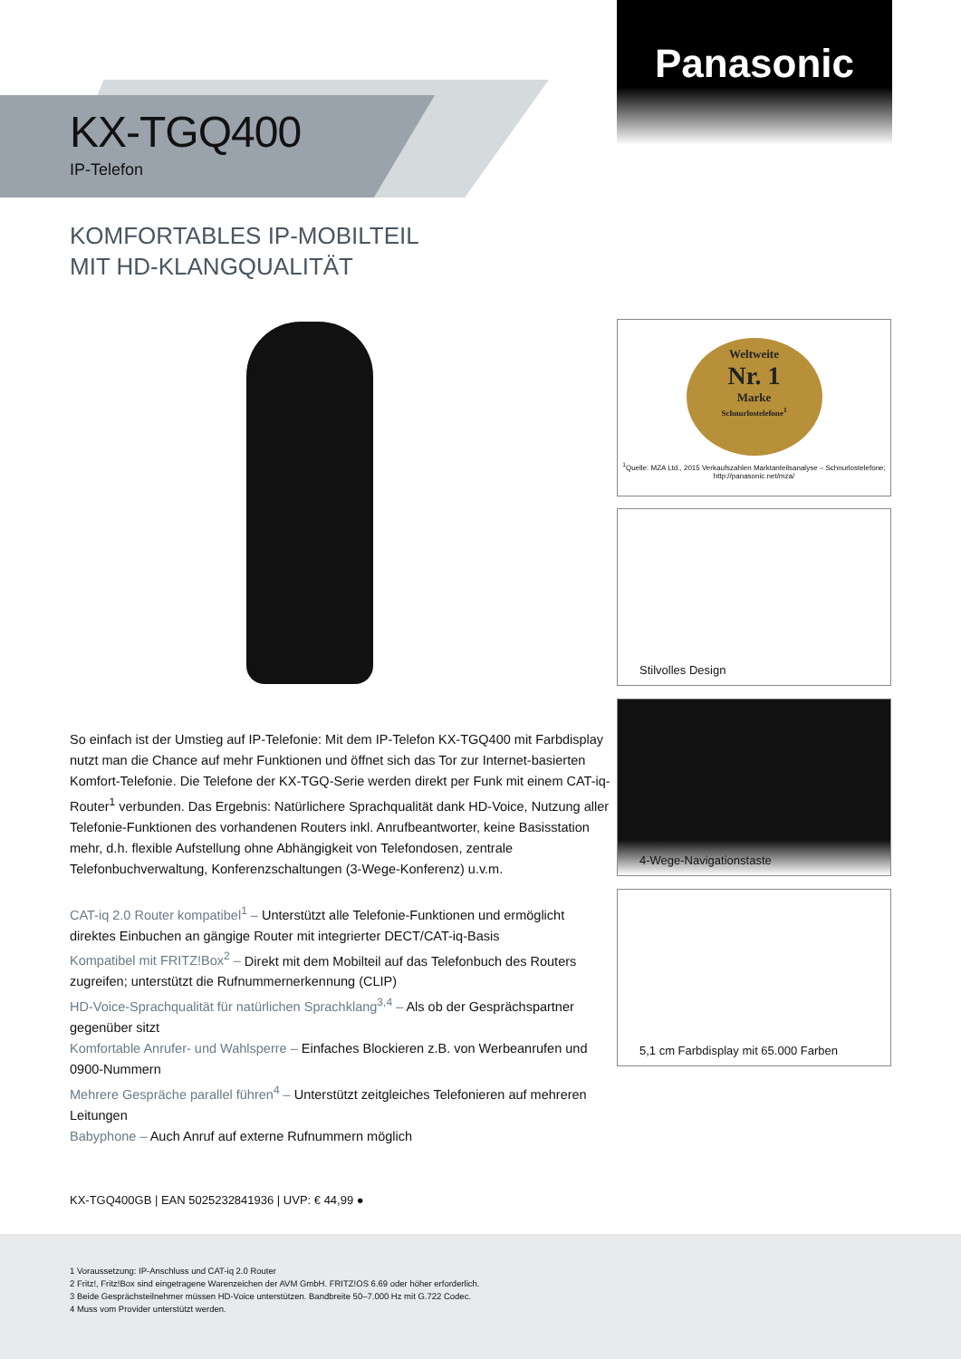Panasonic
KX-TGQ400
IP-Telefon
KOMFORTABLES IP-MOBILTEIL
MIT HD-KLANGQUALITÄT
Weltweite
Nr. 1
Marke
Schnurlostelefone<sup>1</sup>
<sup>1</sup> Quelle: MZA Ltd., 2015 Verkaufszahlen Marktanteilsanalyse – Schnurlostelefone; http://panasonic.net/mza/
Stilvolles Design
4-Wege-Navigationstaste
5,1 cm Farbdisplay mit 65.000 Farben
So einfach ist der Umstieg auf IP-Telefonie: Mit dem IP-Telefon KX-TGQ400 mit Farbdisplay nutzt man die Chance auf mehr Funktionen und öffnet sich das Tor zur Internet-basierten Komfort-Telefonie. Die Telefone der KX-TGQ-Serie werden direkt per Funk mit einem CAT-iq-Router<sup>1</sup> verbunden. Das Ergebnis: Natürlichere Sprachqualität dank HD-Voice, Nutzung aller Telefonie-Funktionen des vorhandenen Routers inkl. Anrufbeantworter, keine Basisstation mehr, d.h. flexible Aufstellung ohne Abhängigkeit von Telefondosen, zentrale Telefonbuchverwaltung, Konferenzschaltungen (3-Wege-Konferenz) u.v.m.
CAT-iq 2.0 Router kompatibel<sup>1</sup> – Unterstützt alle Telefonie-Funktionen und ermöglicht direktes Einbuchen an gängige Router mit integrierter DECT/CAT-iq-Basis
Kompatibel mit FRITZ!Box<sup>2</sup> – Direkt mit dem Mobilteil auf das Telefonbuch des Routers zugreifen; unterstützt die Rufnummernerkennung (CLIP)
HD-Voice-Sprachqualität für natürlichen Sprachklang<sup>3,4</sup> – Als ob der Gesprächspartner gegenüber sitzt
Komfortable Anrufer- und Wahlsperre – Einfaches Blockieren z.B. von Werbeanrufen und 0900-Nummern
Mehrere Gespräche parallel führen<sup>4</sup> – Unterstützt zeitgleiches Telefonieren auf mehreren Leitungen
Babyphone – Auch Anruf auf externe Rufnummern möglich
KX-TGQ400GB | EAN 5025232841936 | UVP: € 44,99 ●
1 Voraussetzung: IP-Anschluss und CAT-iq 2.0 Router
2 Fritz!, Fritz!Box sind eingetragene Warenzeichen der AVM GmbH. FRITZ!OS 6.69 oder höher erforderlich.
3 Beide Gesprächsteilnehmer müssen HD-Voice unterstützen. Bandbreite 50–7.000 Hz mit G.722 Codec.
4 Muss vom Provider unterstützt werden.